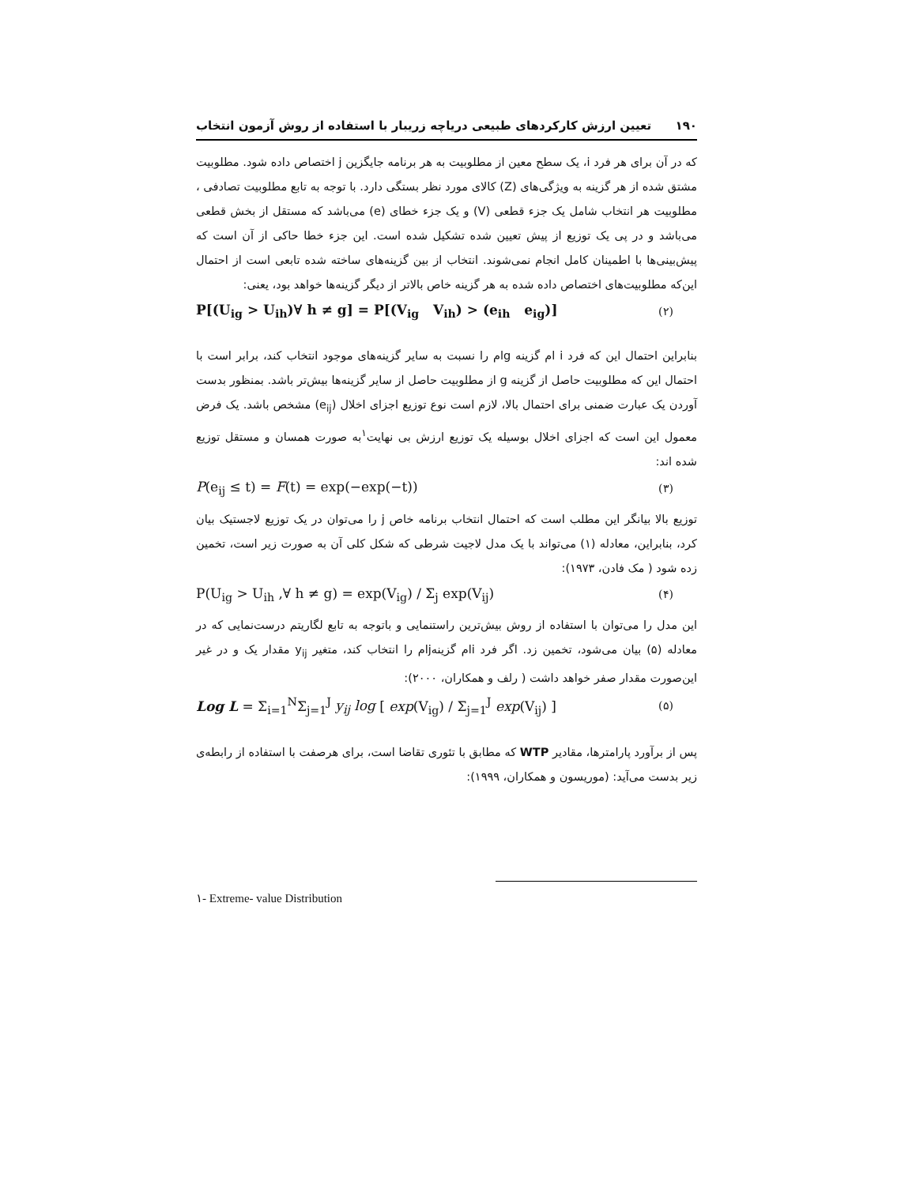۱۹۰ تعیین ارزش کارکردهای طبیعی دریاچه زریبار با استفاده از روش آزمون انتخاب
که در آن برای هر فرد i، یک سطح معین از مطلوبیت به هر برنامه جایگزین j اختصاص داده شود. مطلوبیت مشتق شده از هر گزینه به ویژگی‌های (Z) کالای مورد نظر بستگی دارد. با توجه به تابع مطلوبیت تصادفی ، مطلوبیت هر انتخاب شامل یک جزء قطعی (V) و یک جزء خطای (e) می‌باشد که مستقل از بخش قطعی می‌باشد و در پی یک توزیع از پیش تعیین شده تشکیل شده است. این جزء خطا حاکی از آن است که پیش‌بینی‌ها با اطمینان کامل انجام نمی‌شوند. انتخاب از بین گزینه‌های ساخته شده تابعی است از احتمال این‌که مطلوبیت‌های اختصاص داده شده به هر گزینه خاص بالاتر از دیگر گزینه‌ها خواهد بود، یعنی:
P[(U<sub>ig</sub> > U<sub>ih</sub>)∀ h ≠ g] = P[(V<sub>ig</sub> V<sub>ih</sub>) > (e<sub>ih</sub> e<sub>ig</sub>)] (۲)
بنابراین احتمال این که فرد i ام گزینه gام را نسبت به سایر گزینه‌های موجود انتخاب کند، برابر است با احتمال این که مطلوبیت حاصل از گزینه g از مطلوبیت حاصل از سایر گزینه‌ها بیش‌تر باشد. بمنظور بدست آوردن یک عبارت ضمنی برای احتمال بالا، لازم است نوع توزیع اجزای اخلال (e<sub>ij</sub>) مشخص باشد. یک فرض معمول این است که اجزای اخلال بوسیله یک توزیع ارزش بی نهایت<sup>۱</sup>به صورت همسان و مستقل توزیع شده اند:
P(e<sub>ij</sub> ≤ t) = F(t) = exp(−exp(−t)) (۳)
توزیع بالا بیانگر این مطلب است که احتمال انتخاب برنامه خاص j را می‌توان در یک توزیع لاجستیک بیان کرد، بنابراین، معادله (۱) می‌تواند با یک مدل لاجیت شرطی که شکل کلی آن به صورت زیر است، تخمین زده شود ( مک فادن، ۱۹۷۳):
P(U<sub>ig</sub> > U<sub>ih</sub> ,∀ h ≠ g) = exp(V<sub>ig</sub>) / Σ<sub>j</sub> exp(V<sub>ij</sub>) (۴)
این مدل را می‌توان با استفاده از روش بیش‌ترین راستنمایی و باتوجه به تابع لگاریتم درست‌نمایی که در معادله (۵) بیان می‌شود، تخمین زد. اگر فرد iام گزینهjام را انتخاب کند، متغیر y<sub>ij</sub> مقدار یک و در غیر این‌صورت مقدار صفر خواهد داشت ( رلف و همکاران، ۲۰۰۰):
Log L = Σ<sub>i=1</sub><sup>N</sup>Σ<sub>j=1</sub><sup>J</sup> y<sub>ij</sub> log [ exp(V<sub>ig</sub>) / Σ<sub>j=1</sub><sup>J</sup> exp(V<sub>ij</sub>) ] (۵)
پس از برآورد پارامترها، مقادیر WTP که مطابق با تئوری تقاضا است، برای هرصفت با استفاده از رابطه‌ی زیر بدست می‌آید: (موریسون و همکاران، ۱۹۹۹):
۱- Extreme- value Distribution